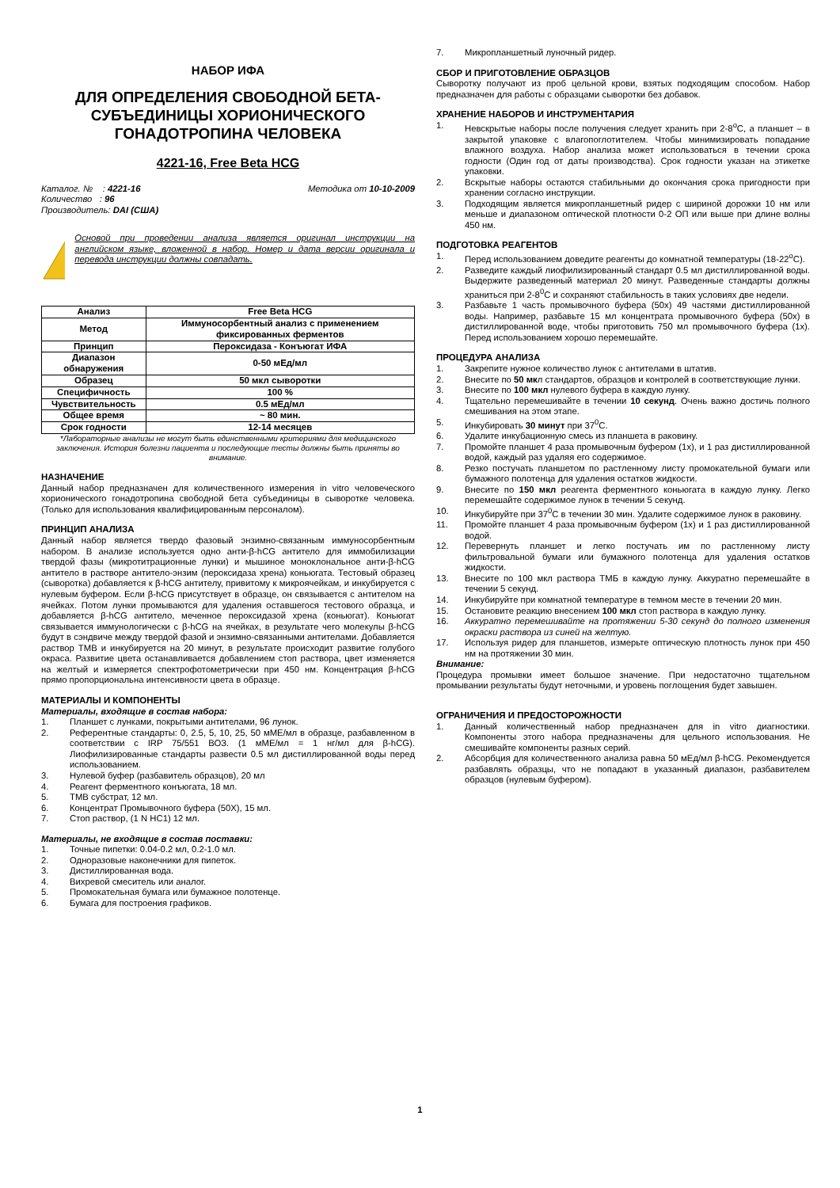НАБОР ИФА
ДЛЯ ОПРЕДЕЛЕНИЯ СВОБОДНОЙ БЕТА-СУБЪЕДИНИЦЫ ХОРИОНИЧЕСКОГО ГОНАДОТРОПИНА ЧЕЛОВЕКА
4221-16, Free Beta HCG
Каталог. № : 4221-16 Методика от 10-10-2009
Количество : 96
Производитель: DAI (США)
Основой при проведении анализа является оригинал инструкции на английском языке, вложенной в набор. Номер и дата версии оригинала и перевода инструкции должны совпадать.
| Анализ | Free Beta HCG |
| Метод | Иммуносорбентный анализ с применением фиксированных ферментов |
| Принцип | Пероксидаза - Конъюгат ИФА |
| Диапазон обнаружения | 0-50 мЕд/мл |
| Образец | 50 мкл сыворотки |
| Специфичность | 100 % |
| Чувствительность | 0.5 мЕд/мл |
| Общее время | ~ 80 мин. |
| Срок годности | 12-14 месяцев |
*Лабораторные анализы не могут быть единственными критериями для медицинского заключения. История болезни пациента и последующие тесты должны быть приняты во внимание.
НАЗНАЧЕНИЕ
Данный набор предназначен для количественного измерения in vitro человеческого хорионического гонадотропина свободной бета субъединицы в сыворотке человека. (Только для использования квалифицированным персоналом).
ПРИНЦИП АНАЛИЗА
Данный набор является твердо фазовый энзимно-связанным иммуносорбентным набором. В анализе используется одно анти-β-hCG антитело для иммобилизации твердой фазы (микротитрационные лунки) и мышиное моноклональное анти-β-hCG антитело в растворе антитело-энзим (пероксидаза хрена) коньюгата. Тестовый образец (сыворотка) добавляется к β-hCG антителу, привитому к микроячейкам, и инкубируется с нулевым буфером. Если β-hCG присутствует в образце, он связывается с антителом на ячейках. Потом лунки промываются для удаления оставшегося тестового образца, и добавляется β-hCG антитело, меченное пероксидазой хрена (коньюгат). Коньюгат связывается иммунологически с β-hCG на ячейках, в результате чего молекулы β-hCG будут в сэндвиче между твердой фазой и энзимно-связанными антителами. Добавляется раствор ТМВ и инкубируется на 20 минут, в результате происходит развитие голубого окраса. Развитие цвета останавливается добавлением стоп раствора, цвет изменяется на желтый и измеряется спектрофотометрически при 450 нм. Концентрация β-hCG прямо пропорциональна интенсивности цвета в образце.
МАТЕРИАЛЫ И КОМПОНЕНТЫ
Материалы, входящие в состав набора:
1. Планшет с лунками, покрытыми антителами, 96 лунок.
2. Референтные стандарты: 0, 2.5, 5, 10, 25, 50 мМЕ/мл в образце, разбавленном в соответствии с IRP 75/551 ВОЗ. (1 мМЕ/мл = 1 нг/мл для β-hCG). Лиофилизированные стандарты развести 0.5 мл дистиллированной воды перед использованием.
3. Нулевой буфер (разбавитель образцов), 20 мл
4. Реагент ферментного конъюгата, 18 мл.
5. ТМВ субстрат, 12 мл.
6. Концентрат Промывочного буфера (50Х), 15 мл.
7. Стоп раствор, (1 N HC1) 12 мл.
Материалы, не входящие в состав поставки:
1. Точные пипетки: 0.04-0.2 мл, 0.2-1.0 мл.
2. Одноразовые наконечники для пипеток.
3. Дистиллированная вода.
4. Вихревой смеситель или аналог.
5. Промокательная бумага или бумажное полотенце.
6. Бумага для построения графиков.
7. Микропланшетный луночный ридер.
СБОР И ПРИГОТОВЛЕНИЕ ОБРАЗЦОВ
Сыворотку получают из проб цельной крови, взятых подходящим способом. Набор предназначен для работы с образцами сыворотки без добавок.
ХРАНЕНИЕ НАБОРОВ И ИНСТРУМЕНТАРИЯ
1. Невскрытые наборы после получения следует хранить при 2-8<sup>o</sup>C, а планшет – в закрытой упаковке с влагопоглотителем. Чтобы минимизировать попадание влажного воздуха. Набор анализа может использоваться в течении срока годности (Один год от даты производства). Срок годности указан на этикетке упаковки.
2. Вскрытые наборы остаются стабильными до окончания срока пригодности при хранении согласно инструкции.
3. Подходящим является микропланшетный ридер с шириной дорожки 10 нм или меньше и диапазоном оптической плотности 0-2 ОП или выше при длине волны 450 нм.
ПОДГОТОВКА РЕАГЕНТОВ
1. Перед использованием доведите реагенты до комнатной температуры (18-22<sup>o</sup>C).
2. Разведите каждый лиофилизированный стандарт 0.5 мл дистиллированной воды. Выдержите разведенный материал 20 минут. Разведенные стандарты должны храниться при 2-8<sup>0</sup>C и сохраняют стабильность в таких условиях две недели.
3. Разбавьте 1 часть промывочного буфера (50х) 49 частями дистиллированной воды. Например, разбавьте 15 мл концентрата промывочного буфера (50х) в дистиллированной воде, чтобы приготовить 750 мл промывочного буфера (1х). Перед использованием хорошо перемешайте.
ПРОЦЕДУРА АНАЛИЗА
1. Закрепите нужное количество лунок с антителами в штатив.
2. Внесите по 50 мкл стандартов, образцов и контролей в соответствующие лунки.
3. Внесите по 100 мкл нулевого буфера в каждую лунку.
4. Тщательно перемешивайте в течении 10 секунд. Очень важно достичь полного смешивания на этом этапе.
5. Инкубировать 30 минут при 37<sup>0</sup>C.
6. Удалите инкубационную смесь из планшета в раковину.
7. Промойте планшет 4 раза промывочным буфером (1х), и 1 раз дистиллированной водой, каждый раз удаляя его содержимое.
8. Резко постучать планшетом по растленному листу промокательной бумаги или бумажного полотенца для удаления остатков жидкости.
9. Внесите по 150 мкл реагента ферментного коньюгата в каждую лунку. Легко перемешайте содержимое лунок в течении 5 секунд.
10. Инкубируйте при 37<sup>0</sup>C в течении 30 мин. Удалите содержимое лунок в раковину.
11. Промойте планшет 4 раза промывочным буфером (1х) и 1 раз дистиллированной водой.
12. Перевернуть планшет и легко постучать им по растленному листу фильтровальной бумаги или бумажного полотенца для удаления остатков жидкости.
13. Внесите по 100 мкл раствора ТМБ в каждую лунку. Аккуратно перемешайте в течении 5 секунд.
14. Инкубируйте при комнатной температуре в темном месте в течении 20 мин.
15. Остановите реакцию внесением 100 мкл стоп раствора в каждую лунку.
16. Аккуратно перемешивайте на протяжении 5-30 секунд до полного изменения окраски раствора из синей на желтую.
17. Используя ридер для планшетов, измерьте оптическую плотность лунок при 450 нм на протяжении 30 мин.
Внимание:
Процедура промывки имеет большое значение. При недостаточно тщательном промывании результаты будут неточными, и уровень поглощения будет завышен.
ОГРАНИЧЕНИЯ И ПРЕДОСТОРОЖНОСТИ
1. Данный количественный набор предназначен для in vitro диагностики. Компоненты этого набора предназначены для цельного использования. Не смешивайте компоненты разных серий.
2. Абсорбция для количественного анализа равна 50 мЕд/мл β-hCG. Рекомендуется разбавлять образцы, что не попадают в указанный диапазон, разбавителем образцов (нулевым буфером).
1